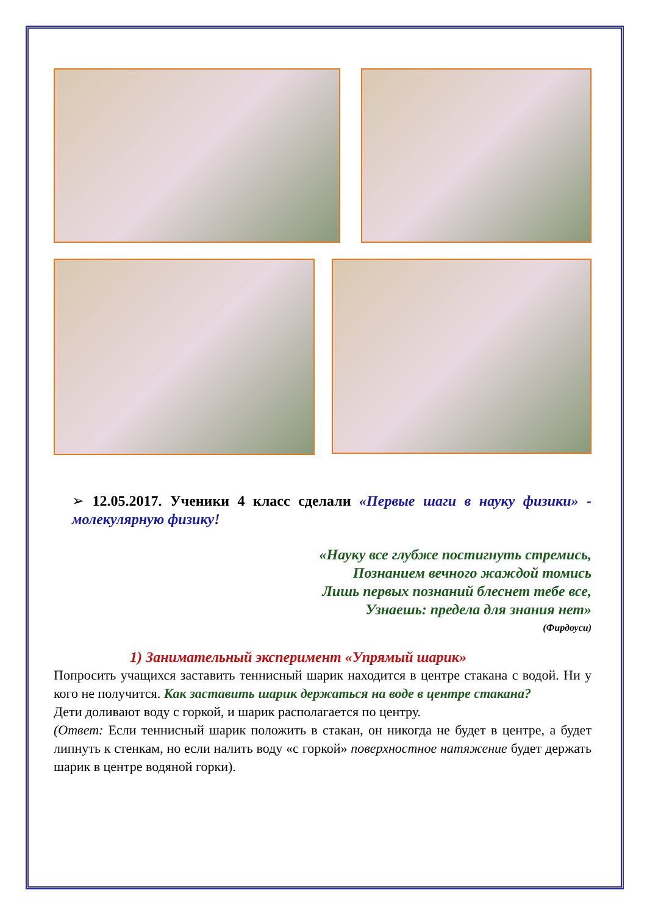➢ 12.05.2017. Ученики 4 класс сделали «Первые шаги в науку физики» - молекулярную физику!
«Науку все глубже постигнуть стремись,
Познанием вечного жаждой томись
Лишь первых познаний блеснет тебе все,
Узнаешь: предела для знания нет»
(Фирдоуси)
1) Занимательный эксперимент «Упрямый шарик»
Попросить учащихся заставить теннисный шарик находится в центре стакана с водой. Ни у кого не получится. Как заставить шарик держаться на воде в центре стакана?
Дети доливают воду с горкой, и шарик располагается по центру.
(Ответ: Если теннисный шарик положить в стакан, он никогда не будет в центре, а будет липнуть к стенкам, но если налить воду «с горкой» поверхностное натяжение будет держать шарик в центре водяной горки).